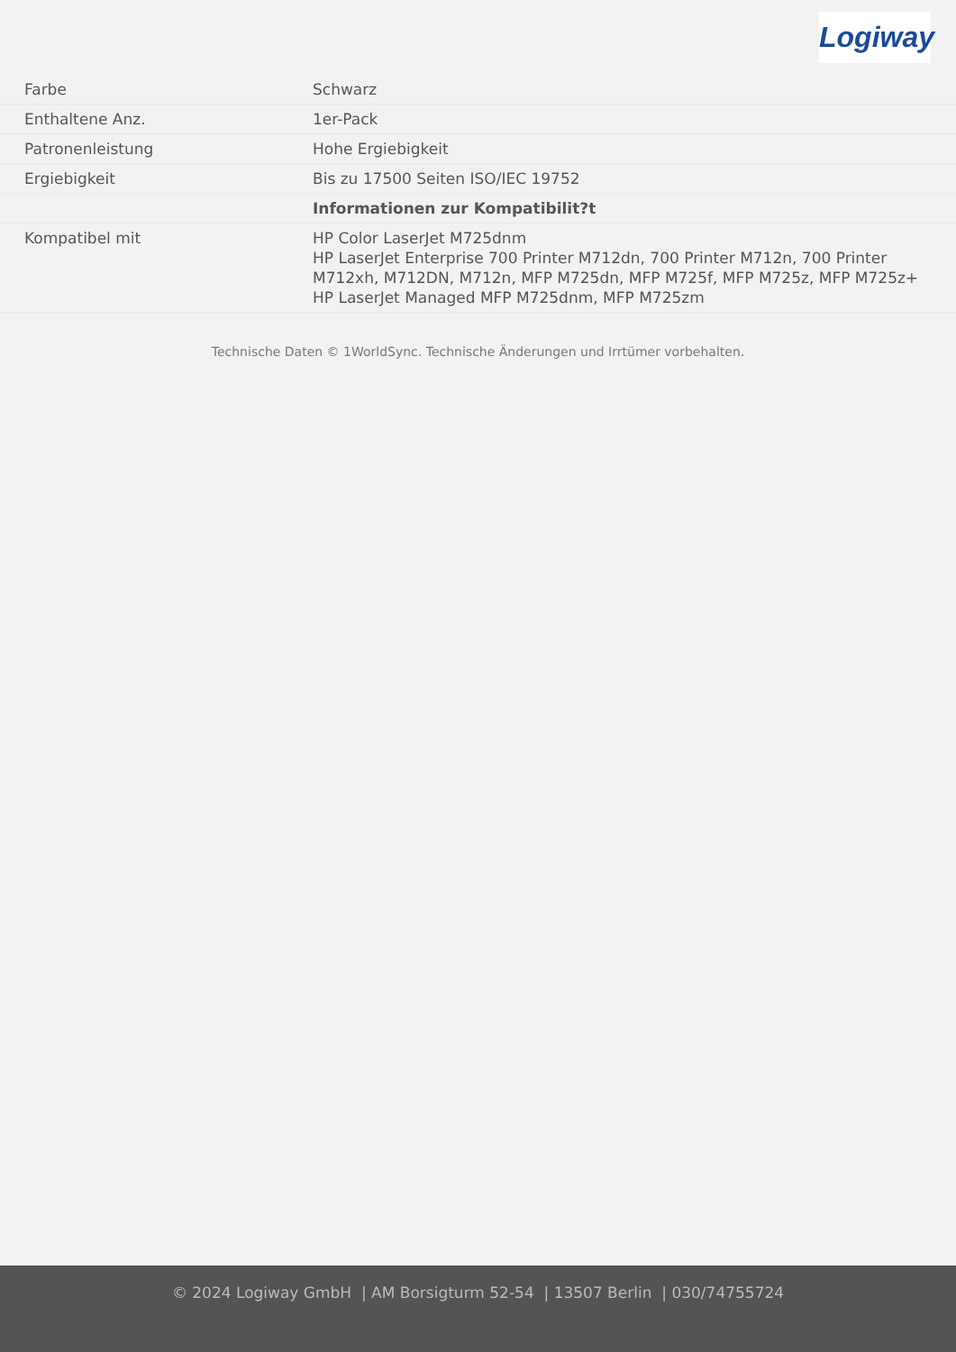Logiway
| Farbe | Schwarz |
| Enthaltene Anz. | 1er-Pack |
| Patronenleistung | Hohe Ergiebigkeit |
| Ergiebigkeit | Bis zu 17500 Seiten ISO/IEC 19752 |
| | Informationen zur Kompatibilit?t |
| Kompatibel mit | HP Color LaserJet M725dnm HP LaserJet Enterprise 700 Printer M712dn, 700 Printer M712n, 700 Printer M712xh, M712DN, M712n, MFP M725dn, MFP M725f, MFP M725z, MFP M725z+ HP LaserJet Managed MFP M725dnm, MFP M725zm |
Technische Daten © 1WorldSync. Technische Änderungen und Irrtümer vorbehalten.
© 2024 Logiway GmbH | AM Borsigturm 52-54 | 13507 Berlin | 030/74755724